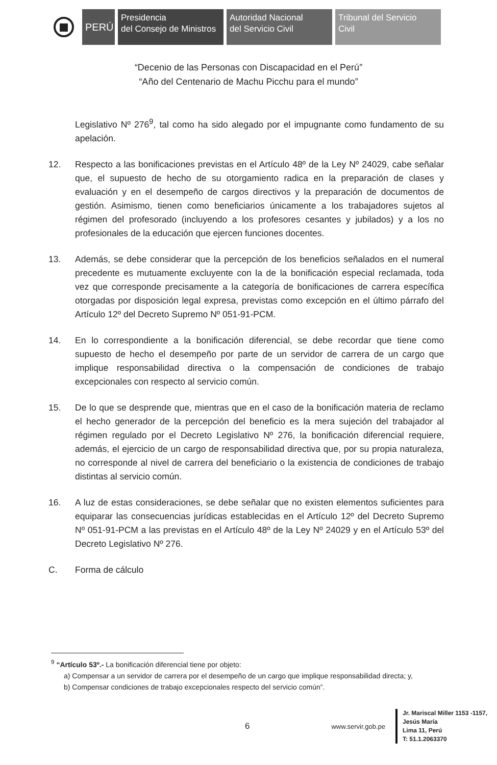PERÚ
Presidencia
del Consejo de Ministros
Autoridad Nacional
del Servicio Civil
Tribunal del Servicio
Civil
“Decenio de las Personas con Discapacidad en el Perú”
“Año del Centenario de Machu Picchu para el mundo”
Legislativo Nº 276<sup>9</sup>, tal como ha sido alegado por el impugnante como fundamento de su apelación.
12. Respecto a las bonificaciones previstas en el Artículo 48º de la Ley Nº 24029, cabe señalar que, el supuesto de hecho de su otorgamiento radica en la preparación de clases y evaluación y en el desempeño de cargos directivos y la preparación de documentos de gestión. Asimismo, tienen como beneficiarios únicamente a los trabajadores sujetos al régimen del profesorado (incluyendo a los profesores cesantes y jubilados) y a los no profesionales de la educación que ejercen funciones docentes.
13. Además, se debe considerar que la percepción de los beneficios señalados en el numeral precedente es mutuamente excluyente con la de la bonificación especial reclamada, toda vez que corresponde precisamente a la categoría de bonificaciones de carrera específica otorgadas por disposición legal expresa, previstas como excepción en el último párrafo del Artículo 12º del Decreto Supremo Nº 051-91-PCM.
14. En lo correspondiente a la bonificación diferencial, se debe recordar que tiene como supuesto de hecho el desempeño por parte de un servidor de carrera de un cargo que implique responsabilidad directiva o la compensación de condiciones de trabajo excepcionales con respecto al servicio común.
15. De lo que se desprende que, mientras que en el caso de la bonificación materia de reclamo el hecho generador de la percepción del beneficio es la mera sujeción del trabajador al régimen regulado por el Decreto Legislativo Nº 276, la bonificación diferencial requiere, además, el ejercicio de un cargo de responsabilidad directiva que, por su propia naturaleza, no corresponde al nivel de carrera del beneficiario o la existencia de condiciones de trabajo distintas al servicio común.
16. A luz de estas consideraciones, se debe señalar que no existen elementos suficientes para equiparar las consecuencias jurídicas establecidas en el Artículo 12º del Decreto Supremo Nº 051-91-PCM a las previstas en el Artículo 48º de la Ley Nº 24029 y en el Artículo 53º del Decreto Legislativo Nº 276.
C. Forma de cálculo
<sup>9</sup> “Artículo 53º.- La bonificación diferencial tiene por objeto:
a) Compensar a un servidor de carrera por el desempeño de un cargo que implique responsabilidad directa; y,
b) Compensar condiciones de trabajo excepcionales respecto del servicio común”.
6
www.servir.gob.pe
Jr. Mariscal Miller 1153 -1157,
Jesús María
Lima 11, Perú
T: 51.1.2063370